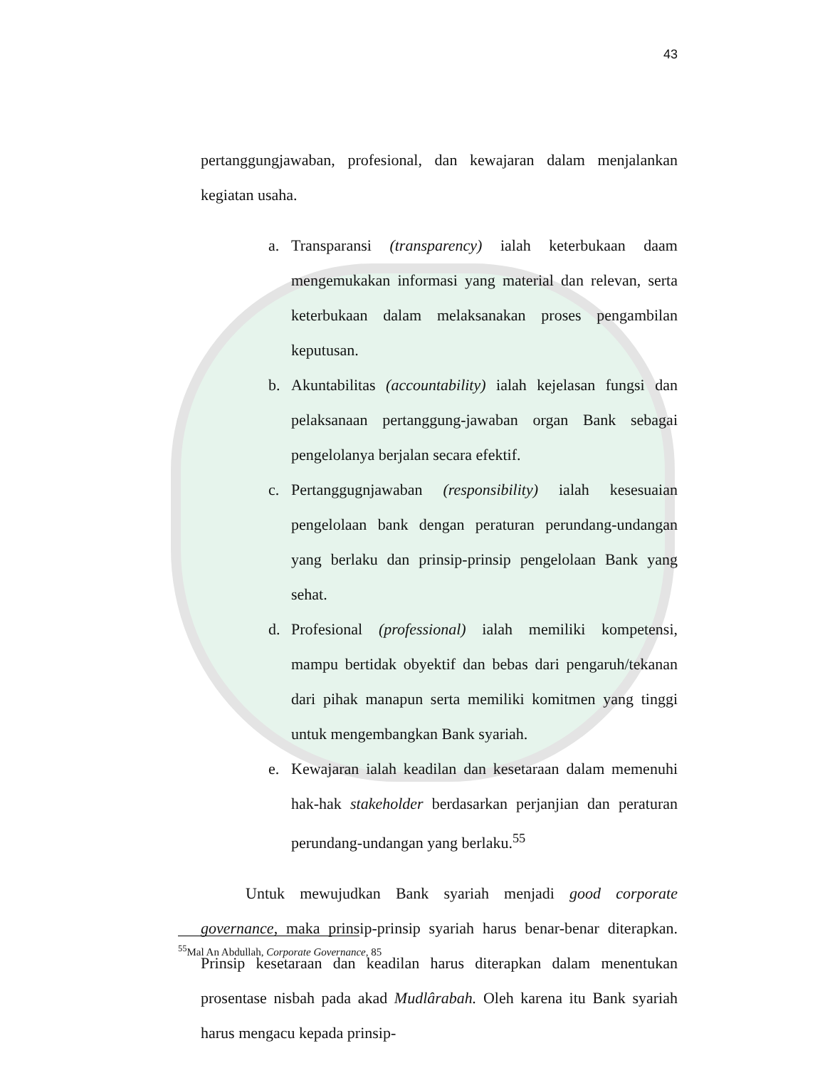43
pertanggungjawaban, profesional, dan kewajaran dalam menjalankan kegiatan usaha.
a. Transparansi (transparency) ialah keterbukaan daam mengemukakan informasi yang material dan relevan, serta keterbukaan dalam melaksanakan proses pengambilan keputusan.
b. Akuntabilitas (accountability) ialah kejelasan fungsi dan pelaksanaan pertanggung-jawaban organ Bank sebagai pengelolanya berjalan secara efektif.
c. Pertanggugnjawaban (responsibility) ialah kesesuaian pengelolaan bank dengan peraturan perundang-undangan yang berlaku dan prinsip-prinsip pengelolaan Bank yang sehat.
d. Profesional (professional) ialah memiliki kompetensi, mampu bertidak obyektif dan bebas dari pengaruh/tekanan dari pihak manapun serta memiliki komitmen yang tinggi untuk mengembangkan Bank syariah.
e. Kewajaran ialah keadilan dan kesetaraan dalam memenuhi hak-hak stakeholder berdasarkan perjanjian dan peraturan perundang-undangan yang berlaku.<sup>55</sup>
Untuk mewujudkan Bank syariah menjadi good corporate governance, maka prinsip-prinsip syariah harus benar-benar diterapkan. Prinsip kesetaraan dan keadilan harus diterapkan dalam menentukan prosentase nisbah pada akad Mudlârabah. Oleh karena itu Bank syariah harus mengacu kepada prinsip-
<sup>55</sup> Mal An Abdullah, Corporate Governance, 85